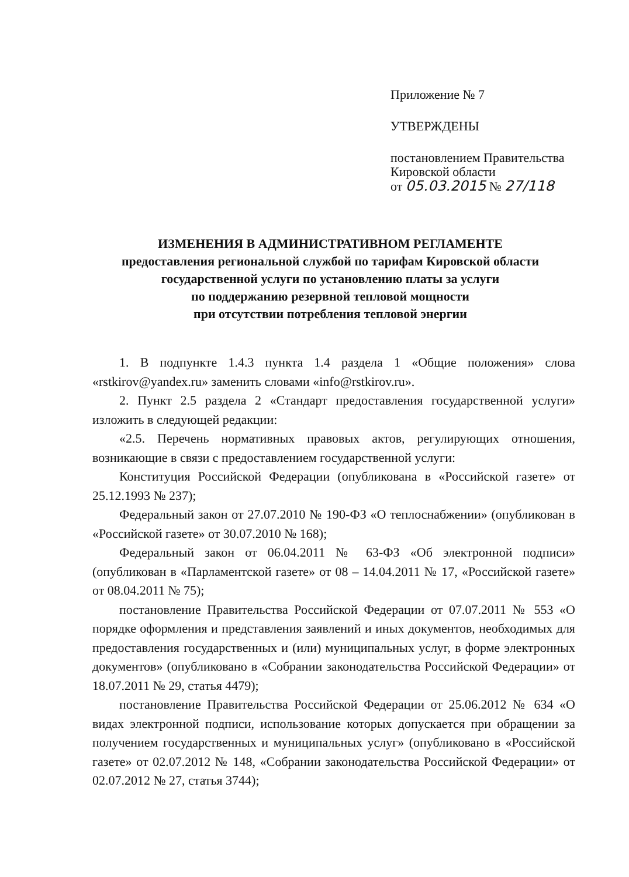Приложение № 7
УТВЕРЖДЕНЫ
постановлением Правительства
Кировской области
от 05.03.2015 № 27/118
ИЗМЕНЕНИЯ В АДМИНИСТРАТИВНОМ РЕГЛАМЕНТЕ
предоставления региональной службой по тарифам Кировской области
государственной услуги по установлению платы за услуги
по поддержанию резервной тепловой мощности
при отсутствии потребления тепловой энергии
1. В подпункте 1.4.3 пункта 1.4 раздела 1 «Общие положения» слова «rstkirov@yandex.ru» заменить словами «info@rstkirov.ru».
2. Пункт 2.5 раздела 2 «Стандарт предоставления государственной услуги» изложить в следующей редакции:
«2.5. Перечень нормативных правовых актов, регулирующих отношения, возникающие в связи с предоставлением государственной услуги:
Конституция Российской Федерации (опубликована в «Российской газете» от 25.12.1993 № 237);
Федеральный закон от 27.07.2010 № 190-ФЗ «О теплоснабжении» (опубликован в «Российской газете» от 30.07.2010 № 168);
Федеральный закон от 06.04.2011 № 63-ФЗ «Об электронной подписи» (опубликован в «Парламентской газете» от 08 – 14.04.2011 № 17, «Российской газете» от 08.04.2011 № 75);
постановление Правительства Российской Федерации от 07.07.2011 № 553 «О порядке оформления и представления заявлений и иных документов, необходимых для предоставления государственных и (или) муниципальных услуг, в форме электронных документов» (опубликовано в «Собрании законодательства Российской Федерации» от 18.07.2011 № 29, статья 4479);
постановление Правительства Российской Федерации от 25.06.2012 № 634 «О видах электронной подписи, использование которых допускается при обращении за получением государственных и муниципальных услуг» (опубликовано в «Российской газете» от 02.07.2012 № 148, «Собрании законодательства Российской Федерации» от 02.07.2012 № 27, статья 3744);